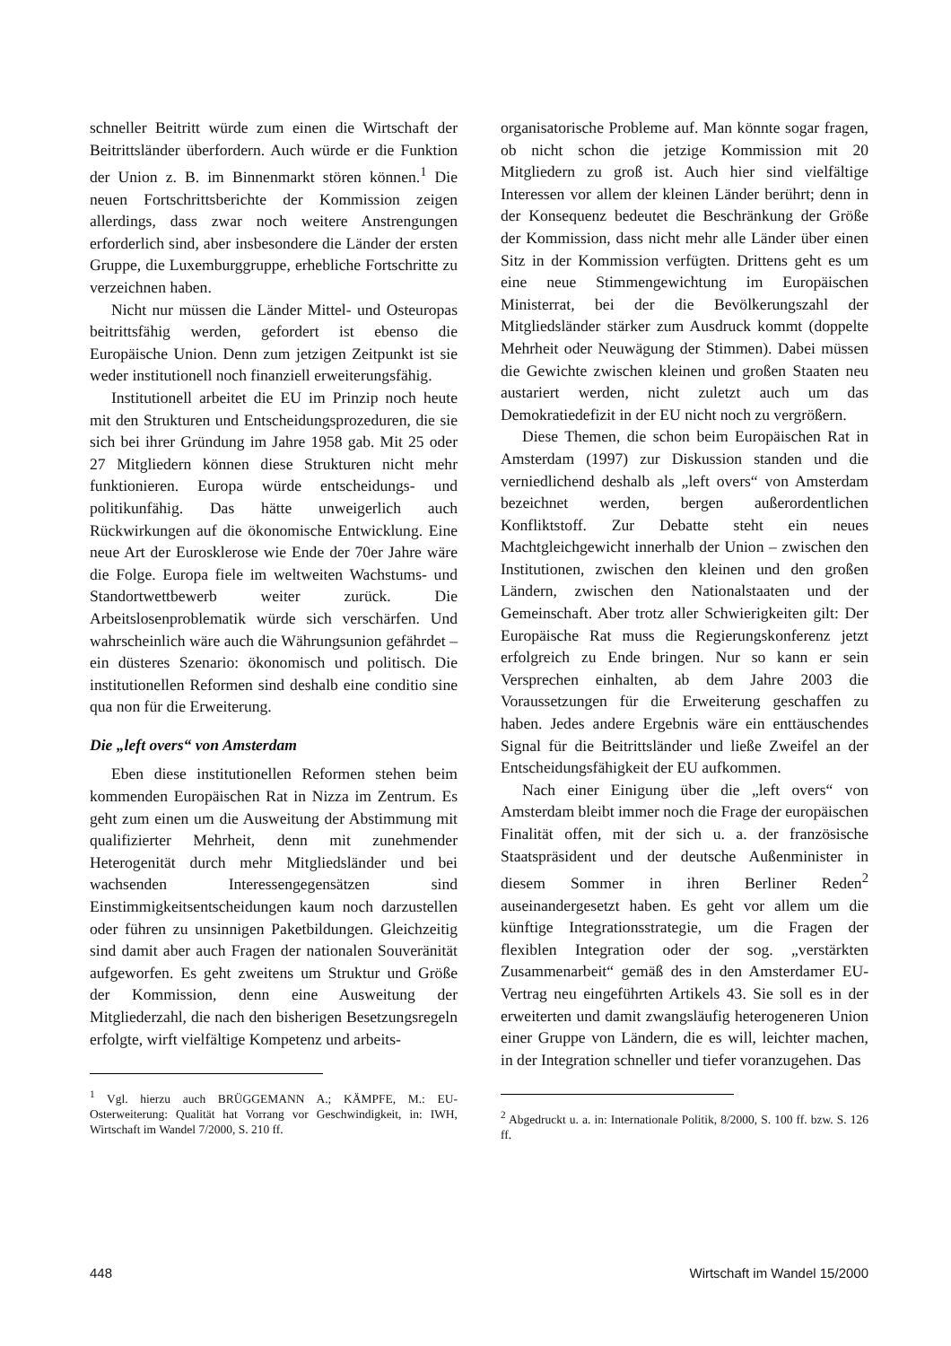schneller Beitritt würde zum einen die Wirtschaft der Beitrittsländer überfordern. Auch würde er die Funktion der Union z. B. im Binnenmarkt stören können.<sup>1</sup> Die neuen Fortschrittsberichte der Kommission zeigen allerdings, dass zwar noch weitere Anstrengungen erforderlich sind, aber insbesondere die Länder der ersten Gruppe, die Luxemburggruppe, erhebliche Fortschritte zu verzeichnen haben.
Nicht nur müssen die Länder Mittel- und Osteuropas beitrittsfähig werden, gefordert ist ebenso die Europäische Union. Denn zum jetzigen Zeitpunkt ist sie weder institutionell noch finanziell erweiterungsfähig.
Institutionell arbeitet die EU im Prinzip noch heute mit den Strukturen und Entscheidungsprozeduren, die sie sich bei ihrer Gründung im Jahre 1958 gab. Mit 25 oder 27 Mitgliedern können diese Strukturen nicht mehr funktionieren. Europa würde entscheidungs- und politikunfähig. Das hätte unweigerlich auch Rückwirkungen auf die ökonomische Entwicklung. Eine neue Art der Eurosklerose wie Ende der 70er Jahre wäre die Folge. Europa fiele im weltweiten Wachstums- und Standortwettbewerb weiter zurück. Die Arbeitslosenproblematik würde sich verschärfen. Und wahrscheinlich wäre auch die Währungsunion gefährdet – ein düsteres Szenario: ökonomisch und politisch. Die institutionellen Reformen sind deshalb eine conditio sine qua non für die Erweiterung.
Die „left overs“ von Amsterdam
Eben diese institutionellen Reformen stehen beim kommenden Europäischen Rat in Nizza im Zentrum. Es geht zum einen um die Ausweitung der Abstimmung mit qualifizierter Mehrheit, denn mit zunehmender Heterogenität durch mehr Mitgliedsländer und bei wachsenden Interessengegensätzen sind Einstimmigkeitsentscheidungen kaum noch darzustellen oder führen zu unsinnigen Paketbildungen. Gleichzeitig sind damit aber auch Fragen der nationalen Souveränität aufgeworfen. Es geht zweitens um Struktur und Größe der Kommission, denn eine Ausweitung der Mitgliederzahl, die nach den bisherigen Besetzungsregeln erfolgte, wirft vielfältige Kompetenz und arbeits-
<sup>1</sup> Vgl. hierzu auch BRÜGGEMANN A.; KÄMPFE, M.: EU-Osterweiterung: Qualität hat Vorrang vor Geschwindigkeit, in: IWH, Wirtschaft im Wandel 7/2000, S. 210 ff.
organisatorische Probleme auf. Man könnte sogar fragen, ob nicht schon die jetzige Kommission mit 20 Mitgliedern zu groß ist. Auch hier sind vielfältige Interessen vor allem der kleinen Länder berührt; denn in der Konsequenz bedeutet die Beschränkung der Größe der Kommission, dass nicht mehr alle Länder über einen Sitz in der Kommission verfügten. Drittens geht es um eine neue Stimmengewichtung im Europäischen Ministerrat, bei der die Bevölkerungszahl der Mitgliedsländer stärker zum Ausdruck kommt (doppelte Mehrheit oder Neuwägung der Stimmen). Dabei müssen die Gewichte zwischen kleinen und großen Staaten neu austariert werden, nicht zuletzt auch um das Demokratiedefizit in der EU nicht noch zu vergrößern.
Diese Themen, die schon beim Europäischen Rat in Amsterdam (1997) zur Diskussion standen und die verniedlichend deshalb als „left overs“ von Amsterdam bezeichnet werden, bergen außerordentlichen Konfliktstoff. Zur Debatte steht ein neues Machtgleichgewicht innerhalb der Union – zwischen den Institutionen, zwischen den kleinen und den großen Ländern, zwischen den Nationalstaaten und der Gemeinschaft. Aber trotz aller Schwierigkeiten gilt: Der Europäische Rat muss die Regierungskonferenz jetzt erfolgreich zu Ende bringen. Nur so kann er sein Versprechen einhalten, ab dem Jahre 2003 die Voraussetzungen für die Erweiterung geschaffen zu haben. Jedes andere Ergebnis wäre ein enttäuschendes Signal für die Beitrittsländer und ließe Zweifel an der Entscheidungsfähigkeit der EU aufkommen.
Nach einer Einigung über die „left overs“ von Amsterdam bleibt immer noch die Frage der europäischen Finalität offen, mit der sich u. a. der französische Staatspräsident und der deutsche Außenminister in diesem Sommer in ihren Berliner Reden<sup>2</sup> auseinandergesetzt haben. Es geht vor allem um die künftige Integrationsstrategie, um die Fragen der flexiblen Integration oder der sog. „verstärkten Zusammenarbeit“ gemäß des in den Amsterdamer EU-Vertrag neu eingeführten Artikels 43. Sie soll es in der erweiterten und damit zwangsläufig heterogeneren Union einer Gruppe von Ländern, die es will, leichter machen, in der Integration schneller und tiefer voranzugehen. Das
<sup>2</sup> Abgedruckt u. a. in: Internationale Politik, 8/2000, S. 100 ff. bzw. S. 126 ff.
448 Wirtschaft im Wandel 15/2000